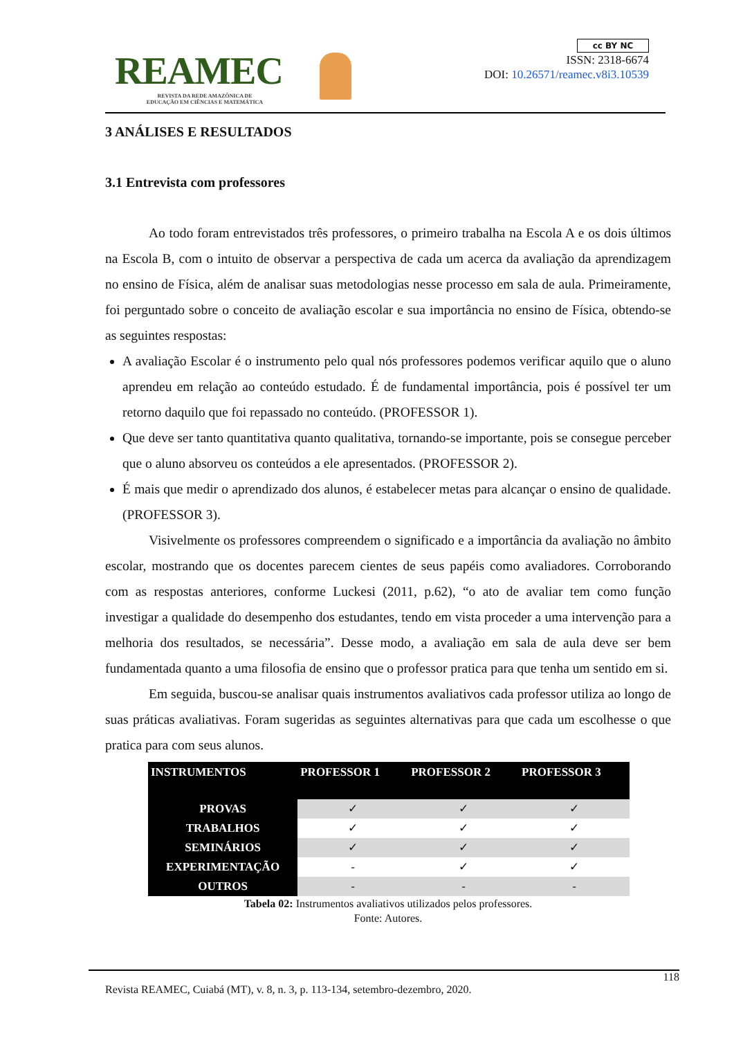REAMEC
REVISTA DA REDE AMAZÔNICA DE EDUCAÇÃO EM CIÊNCIAS E MATEMÁTICA
cc BY NC
ISSN: 2318-6674
DOI: 10.26571/reamec.v8i3.10539
3 ANÁLISES E RESULTADOS
3.1 Entrevista com professores
Ao todo foram entrevistados três professores, o primeiro trabalha na Escola A e os dois últimos na Escola B, com o intuito de observar a perspectiva de cada um acerca da avaliação da aprendizagem no ensino de Física, além de analisar suas metodologias nesse processo em sala de aula. Primeiramente, foi perguntado sobre o conceito de avaliação escolar e sua importância no ensino de Física, obtendo-se as seguintes respostas:
A avaliação Escolar é o instrumento pelo qual nós professores podemos verificar aquilo que o aluno aprendeu em relação ao conteúdo estudado. É de fundamental importância, pois é possível ter um retorno daquilo que foi repassado no conteúdo. (PROFESSOR 1).
Que deve ser tanto quantitativa quanto qualitativa, tornando-se importante, pois se consegue perceber que o aluno absorveu os conteúdos a ele apresentados. (PROFESSOR 2).
É mais que medir o aprendizado dos alunos, é estabelecer metas para alcançar o ensino de qualidade. (PROFESSOR 3).
Visivelmente os professores compreendem o significado e a importância da avaliação no âmbito escolar, mostrando que os docentes parecem cientes de seus papéis como avaliadores. Corroborando com as respostas anteriores, conforme Luckesi (2011, p.62), “o ato de avaliar tem como função investigar a qualidade do desempenho dos estudantes, tendo em vista proceder a uma intervenção para a melhoria dos resultados, se necessária”. Desse modo, a avaliação em sala de aula deve ser bem fundamentada quanto a uma filosofia de ensino que o professor pratica para que tenha um sentido em si.
Em seguida, buscou-se analisar quais instrumentos avaliativos cada professor utiliza ao longo de suas práticas avaliativas. Foram sugeridas as seguintes alternativas para que cada um escolhesse o que pratica para com seus alunos.
| INSTRUMENTOS | PROFESSOR 1 | PROFESSOR 2 | PROFESSOR 3 |
| --- | --- | --- | --- |
| PROVAS | ✓ | ✓ | ✓ |
| TRABALHOS | ✓ | ✓ | ✓ |
| SEMINÁRIOS | ✓ | ✓ | ✓ |
| EXPERIMENTAÇÃO | - | ✓ | ✓ |
| OUTROS | - | - | - |
Tabela 02: Instrumentos avaliativos utilizados pelos professores.
Fonte: Autores.
118
Revista REAMEC, Cuiabá (MT), v. 8, n. 3, p. 113-134, setembro-dezembro, 2020.